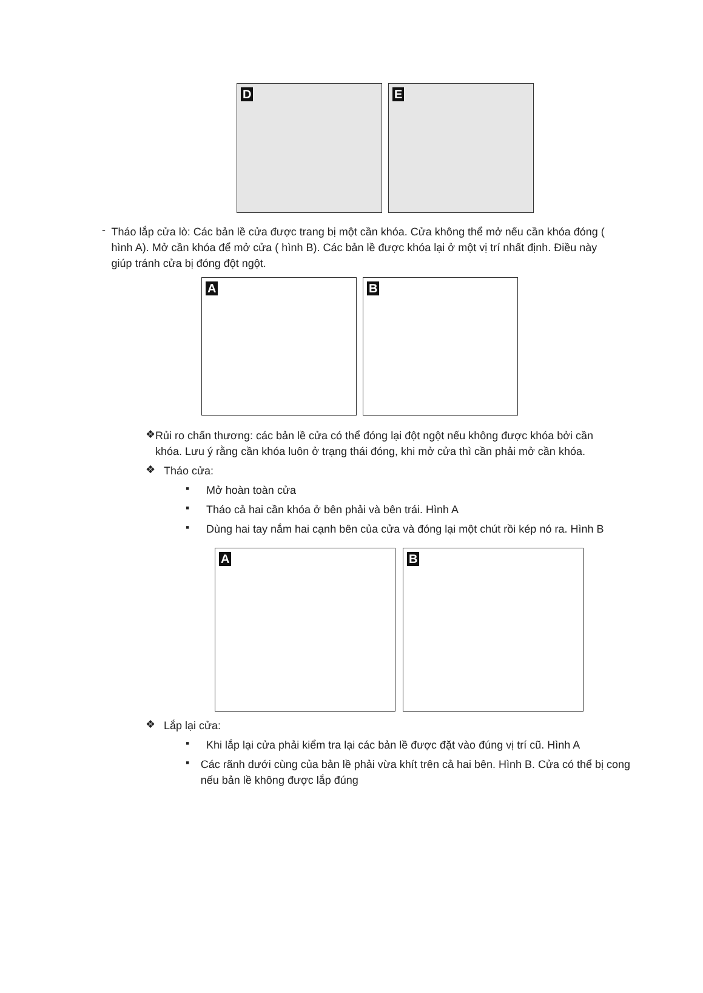D
E
-
Tháo lắp cửa lò: Các bản lề cửa được trang bị một cần khóa. Cửa không thể mở nếu cần khóa đóng ( hình A). Mở cần khóa để mở cửa ( hình B). Các bản lề được khóa lại ở một vị trí nhất định. Điều này giúp tránh cửa bị đóng đột ngột.
A
B
❖
Rủi ro chấn thương: các bản lề cửa có thể đóng lại đột ngột nếu không được khóa bởi cần khóa. Lưu ý rằng cần khóa luôn ở trạng thái đóng, khi mở cửa thì cần phải mở cần khóa.
❖
Tháo cửa:
▪
Mở hoàn toàn cửa
▪
Tháo cả hai cần khóa ở bên phải và bên trái. Hình A
▪
Dùng hai tay nắm hai cạnh bên của cửa và đóng lại một chút rồi kép nó ra. Hình B
A
B
❖
Lắp lại cửa:
▪
Khi lắp lại cửa phải kiểm tra lại các bản lề được đặt vào đúng vị trí cũ. Hình A
▪
Các rãnh dưới cùng của bản lề phải vừa khít trên cả hai bên. Hình B. Cửa có thể bị cong nếu bản lề không được lắp đúng